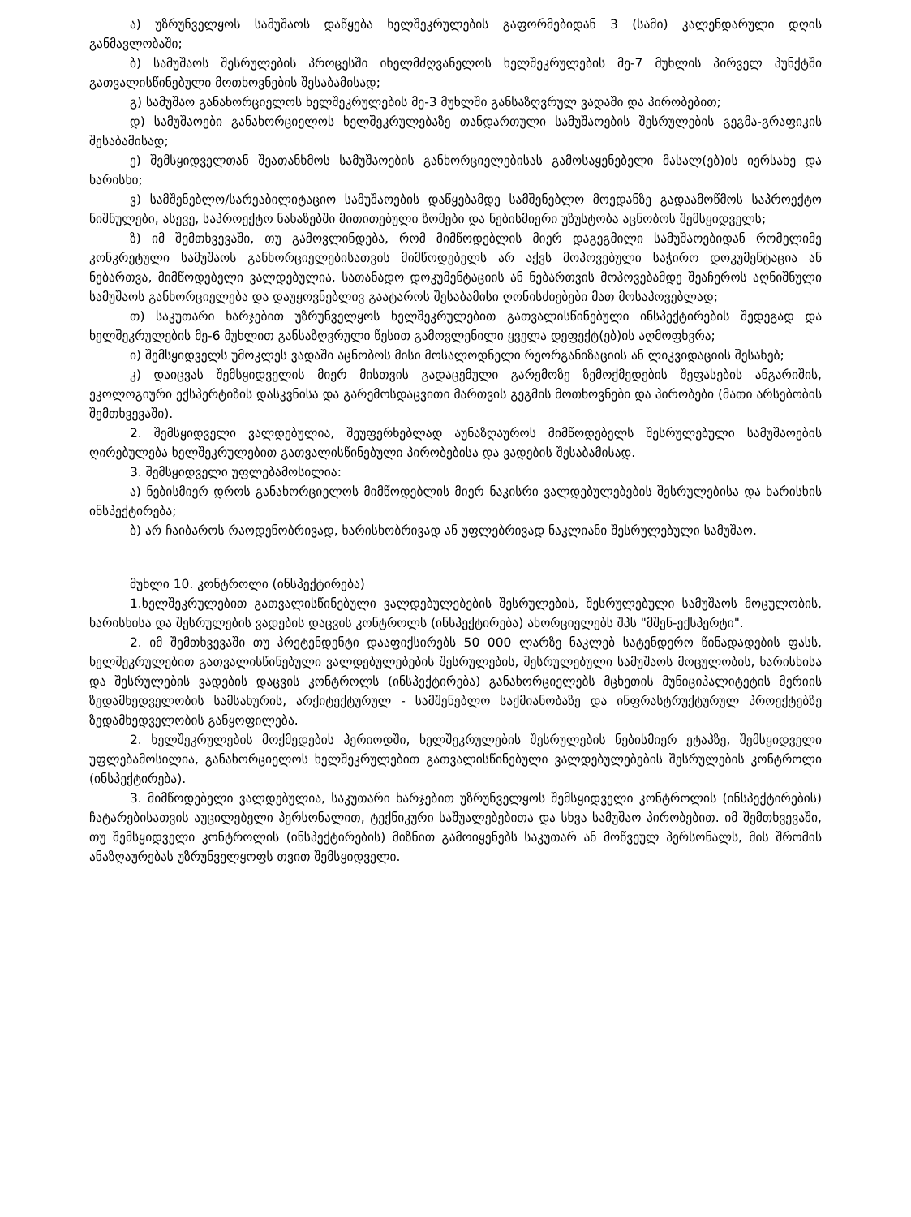ა) უზრუნველყოს სამუშაოს დაწყება ხელშეკრულების გაფორმებიდან 3 (სამი) კალენდარული დღის განმავლობაში;
ბ) სამუშაოს შესრულების პროცესში იხელმძღვანელოს ხელშეკრულების მე-7 მუხლის პირველ პუნქტში გათვალისწინებული მოთხოვნების შესაბამისად;
გ) სამუშაო განახორციელოს ხელშეკრულების მე-3 მუხლში განსაზღვრულ ვადაში და პირობებით;
დ) სამუშაოები განახორციელოს ხელშეკრულებაზე თანდართული სამუშაოების შესრულების გეგმა-გრაფიკის შესაბამისად;
ე) შემსყიდველთან შეათანხმოს სამუშაოების განხორციელებისას გამოსაყენებელი მასალ(ებ)ის იერსახე და ხარისხი;
ვ) სამშენებლო/სარეაბილიტაციო სამუშაოების დაწყებამდე სამშენებლო მოედანზე გადაამოწმოს საპროექტო ნიშნულები, ასევე, საპროექტო ნახაზებში მითითებული ზომები და ნებისმიერი უზუსტობა აცნობოს შემსყიდველს;
ზ) იმ შემთხვევაში, თუ გამოვლინდება, რომ მიმწოდებლის მიერ დაგეგმილი სამუშაოებიდან რომელიმე კონკრეტული სამუშაოს განხორციელებისათვის მიმწოდებელს არ აქვს მოპოვებული საჭირო დოკუმენტაცია ან ნებართვა, მიმწოდებელი ვალდებულია, სათანადო დოკუმენტაციის ან ნებართვის მოპოვებამდე შეაჩეროს აღნიშნული სამუშაოს განხორციელება და დაუყოვნებლივ გაატაროს შესაბამისი ღონისძიებები მათ მოსაპოვებლად;
თ) საკუთარი ხარჯებით უზრუნველყოს ხელშეკრულებით გათვალისწინებული ინსპექტირების შედეგად და ხელშეკრულების მე-6 მუხლით განსაზღვრული წესით გამოვლენილი ყველა დეფექტ(ებ)ის აღმოფხვრა;
ი) შემსყიდველს უმოკლეს ვადაში აცნობოს მისი მოსალოდნელი რეორგანიზაციის ან ლიკვიდაციის შესახებ;
კ) დაიცვას შემსყიდველის მიერ მისთვის გადაცემული გარემოზე ზემოქმედების შეფასების ანგარიშის, ეკოლოგიური ექსპერტიზის დასკვნისა და გარემოსდაცვითი მართვის გეგმის მოთხოვნები და პირობები (მათი არსებობის შემთხვევაში).
2. შემსყიდველი ვალდებულია, შეუფერხებლად აუნაზღაუროს მიმწოდებელს შესრულებული სამუშაოების ღირებულება ხელშეკრულებით გათვალისწინებული პირობებისა და ვადების შესაბამისად.
3. შემსყიდველი უფლებამოსილია:
ა) ნებისმიერ დროს განახორციელოს მიმწოდებლის მიერ ნაკისრი ვალდებულებების შესრულებისა და ხარისხის ინსპექტირება;
ბ) არ ჩაიბაროს რაოდენობრივად, ხარისხობრივად ან უფლებრივად ნაკლიანი შესრულებული სამუშაო.
მუხლი 10. კონტროლი (ინსპექტირება)
1.ხელშეკრულებით გათვალისწინებული ვალდებულებების შესრულების, შესრულებული სამუშაოს მოცულობის, ხარისხისა და შესრულების ვადების დაცვის კონტროლს (ინსპექტირება) ახორციელებს შპს "მშენ-ექსპერტი".
2. იმ შემთხვევაში თუ პრეტენდენტი დააფიქსირებს 50 000 ლარზე ნაკლებ სატენდერო წინადადების ფასს, ხელშეკრულებით გათვალისწინებული ვალდებულებების შესრულების, შესრულებული სამუშაოს მოცულობის, ხარისხისა და შესრულების ვადების დაცვის კონტროლს (ინსპექტირება) განახორციელებს მცხეთის მუნიციპალიტეტის მერიის ზედამხედველობის სამსახურის, არქიტექტურულ - სამშენებლო საქმიანობაზე და ინფრასტრუქტურულ პროექტებზე ზედამხედველობის განყოფილება.
2. ხელშეკრულების მოქმედების პერიოდში, ხელშეკრულების შესრულების ნებისმიერ ეტაპზე, შემსყიდველი უფლებამოსილია, განახორციელოს ხელშეკრულებით გათვალისწინებული ვალდებულებების შესრულების კონტროლი (ინსპექტირება).
3. მიმწოდებელი ვალდებულია, საკუთარი ხარჯებით უზრუნველყოს შემსყიდველი კონტროლის (ინსპექტირების) ჩატარებისათვის აუცილებელი პერსონალით, ტექნიკური საშუალებებითა და სხვა სამუშაო პირობებით. იმ შემთხვევაში, თუ შემსყიდველი კონტროლის (ინსპექტირების) მიზნით გამოიყენებს საკუთარ ან მოწვეულ პერსონალს, მის შრომის ანაზღაურებას უზრუნველყოფს თვით შემსყიდველი.